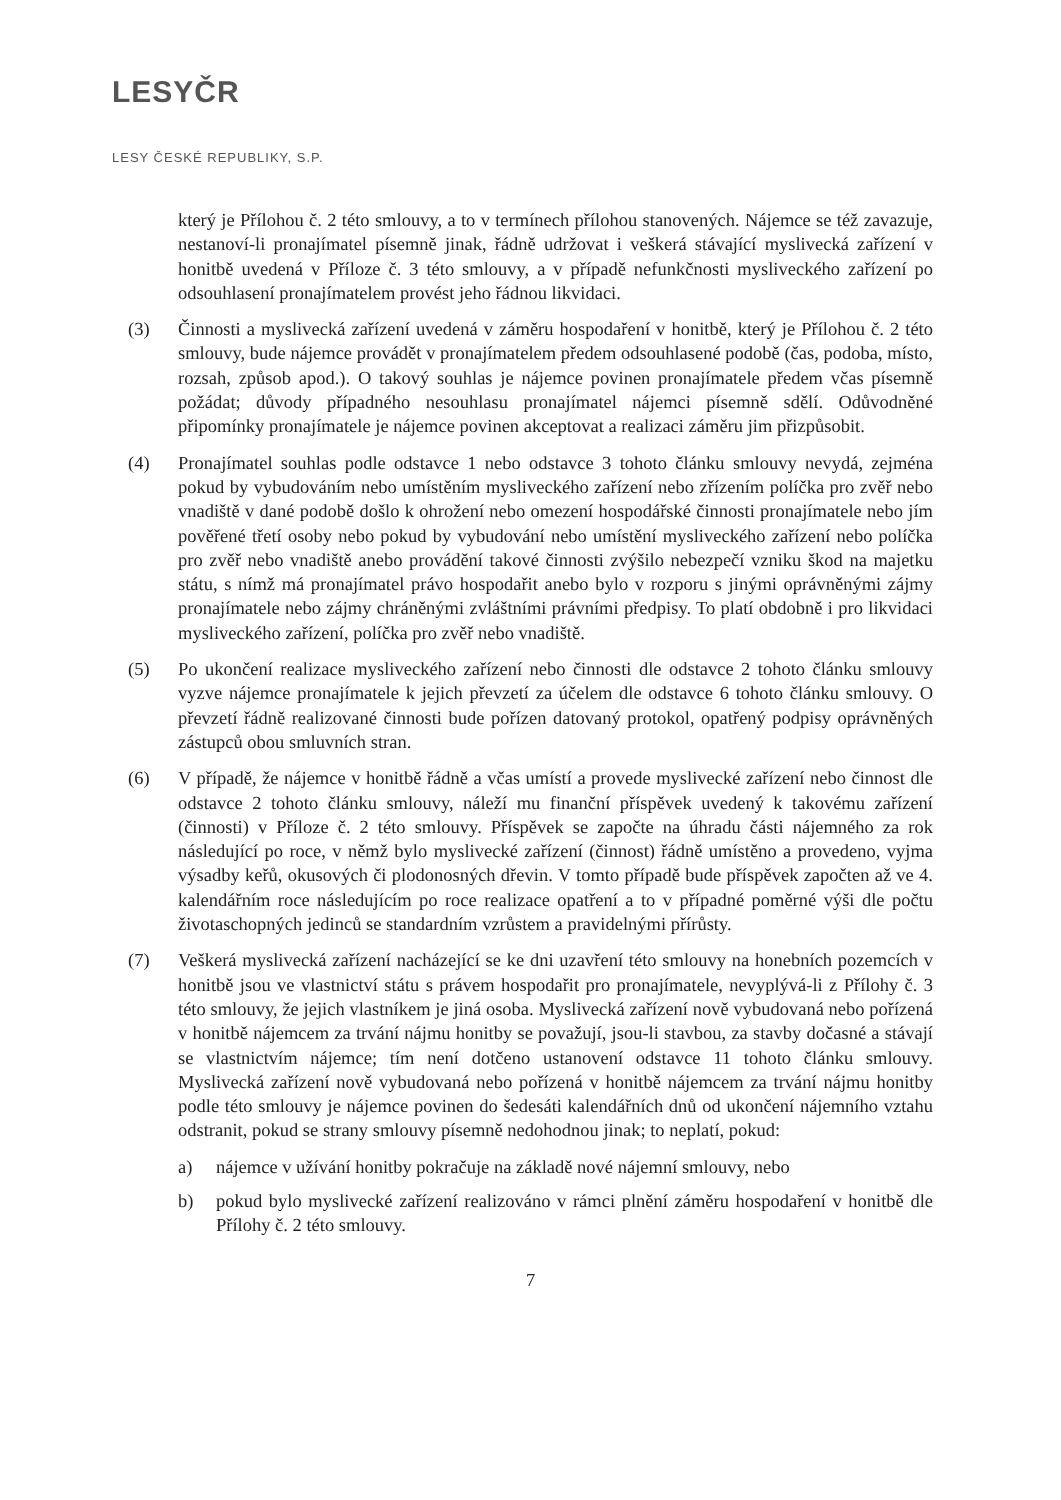LESYČR
LESY ČESKÉ REPUBLIKY, S.P.
který je Přílohou č. 2 této smlouvy, a to v termínech přílohou stanovených. Nájemce se též zavazuje, nestanoví-li pronajímatel písemně jinak, řádně udržovat i veškerá stávající myslivecká zařízení v honitbě uvedená v Příloze č. 3 této smlouvy, a v případě nefunkčnosti mysliveckého zařízení po odsouhlasení pronajímatelem provést jeho řádnou likvidaci.
(3) Činnosti a myslivecká zařízení uvedená v záměru hospodaření v honitbě, který je Přílohou č. 2 této smlouvy, bude nájemce provádět v pronajímatelem předem odsouhlasené podobě (čas, podoba, místo, rozsah, způsob apod.). O takový souhlas je nájemce povinen pronajímatele předem včas písemně požádat; důvody případného nesouhlasu pronajímatel nájemci písemně sdělí. Odůvodněné připomínky pronajímatele je nájemce povinen akceptovat a realizaci záměru jim přizpůsobit.
(4) Pronajímatel souhlas podle odstavce 1 nebo odstavce 3 tohoto článku smlouvy nevydá, zejména pokud by vybudováním nebo umístěním mysliveckého zařízení nebo zřízením políčka pro zvěř nebo vnadiště v dané podobě došlo k ohrožení nebo omezení hospodářské činnosti pronajímatele nebo jím pověřené třetí osoby nebo pokud by vybudování nebo umístění mysliveckého zařízení nebo políčka pro zvěř nebo vnadiště anebo provádění takové činnosti zvýšilo nebezpečí vzniku škod na majetku státu, s nímž má pronajímatel právo hospodařit anebo bylo v rozporu s jinými oprávněnými zájmy pronajímatele nebo zájmy chráněnými zvláštními právními předpisy. To platí obdobně i pro likvidaci mysliveckého zařízení, políčka pro zvěř nebo vnadiště.
(5) Po ukončení realizace mysliveckého zařízení nebo činnosti dle odstavce 2 tohoto článku smlouvy vyzve nájemce pronajímatele k jejich převzetí za účelem dle odstavce 6 tohoto článku smlouvy. O převzetí řádně realizované činnosti bude pořízen datovaný protokol, opatřený podpisy oprávněných zástupců obou smluvních stran.
(6) V případě, že nájemce v honitbě řádně a včas umístí a provede myslivecké zařízení nebo činnost dle odstavce 2 tohoto článku smlouvy, náleží mu finanční příspěvek uvedený k takovému zařízení (činnosti) v Příloze č. 2 této smlouvy. Příspěvek se započte na úhradu části nájemného za rok následující po roce, v němž bylo myslivecké zařízení (činnost) řádně umístěno a provedeno, vyjma výsadby keřů, okusových či plodonosných dřevin. V tomto případě bude příspěvek započten až ve 4. kalendářním roce následujícím po roce realizace opatření a to v případné poměrné výši dle počtu životaschopných jedinců se standardním vzrůstem a pravidelnými přírůsty.
(7) Veškerá myslivecká zařízení nacházející se ke dni uzavření této smlouvy na honebních pozemcích v honitbě jsou ve vlastnictví státu s právem hospodařit pro pronajímatele, nevyplývá-li z Přílohy č. 3 této smlouvy, že jejich vlastníkem je jiná osoba. Myslivecká zařízení nově vybudovaná nebo pořízená v honitbě nájemcem za trvání nájmu honitby se považují, jsou-li stavbou, za stavby dočasné a stávají se vlastnictvím nájemce; tím není dotčeno ustanovení odstavce 11 tohoto článku smlouvy. Myslivecká zařízení nově vybudovaná nebo pořízená v honitbě nájemcem za trvání nájmu honitby podle této smlouvy je nájemce povinen do šedesáti kalendářních dnů od ukončení nájemního vztahu odstranit, pokud se strany smlouvy písemně nedohodnou jinak; to neplatí, pokud:
a) nájemce v užívání honitby pokračuje na základě nové nájemní smlouvy, nebo
b) pokud bylo myslivecké zařízení realizováno v rámci plnění záměru hospodaření v honitbě dle Přílohy č. 2 této smlouvy.
7